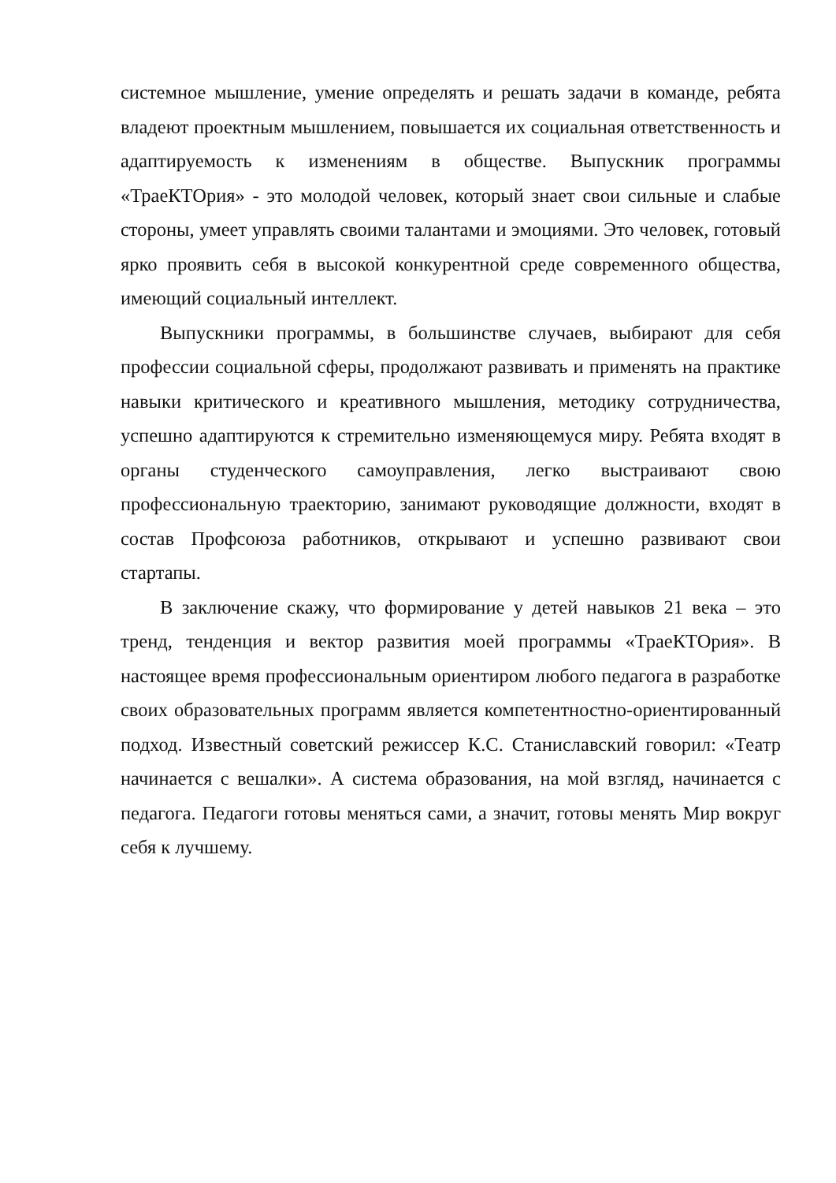системное мышление, умение определять и решать задачи в команде, ребята владеют проектным мышлением, повышается их социальная ответственность и адаптируемость к изменениям в обществе. Выпускник программы «ТраеКТОрия» - это молодой человек, который знает свои сильные и слабые стороны, умеет управлять своими талантами и эмоциями. Это человек, готовый ярко проявить себя в высокой конкурентной среде современного общества, имеющий социальный интеллект.
Выпускники программы, в большинстве случаев, выбирают для себя профессии социальной сферы, продолжают развивать и применять на практике навыки критического и креативного мышления, методику сотрудничества, успешно адаптируются к стремительно изменяющемуся миру. Ребята входят в органы студенческого самоуправления, легко выстраивают свою профессиональную траекторию, занимают руководящие должности, входят в состав Профсоюза работников, открывают и успешно развивают свои стартапы.
В заключение скажу, что формирование у детей навыков 21 века – это тренд, тенденция и вектор развития моей программы «ТраеКТОрия». В настоящее время профессиональным ориентиром любого педагога в разработке своих образовательных программ является компетентностно-ориентированный подход. Известный советский режиссер К.С. Станиславский говорил: «Театр начинается с вешалки». А система образования, на мой взгляд, начинается с педагога. Педагоги готовы меняться сами, а значит, готовы менять Мир вокруг себя к лучшему.